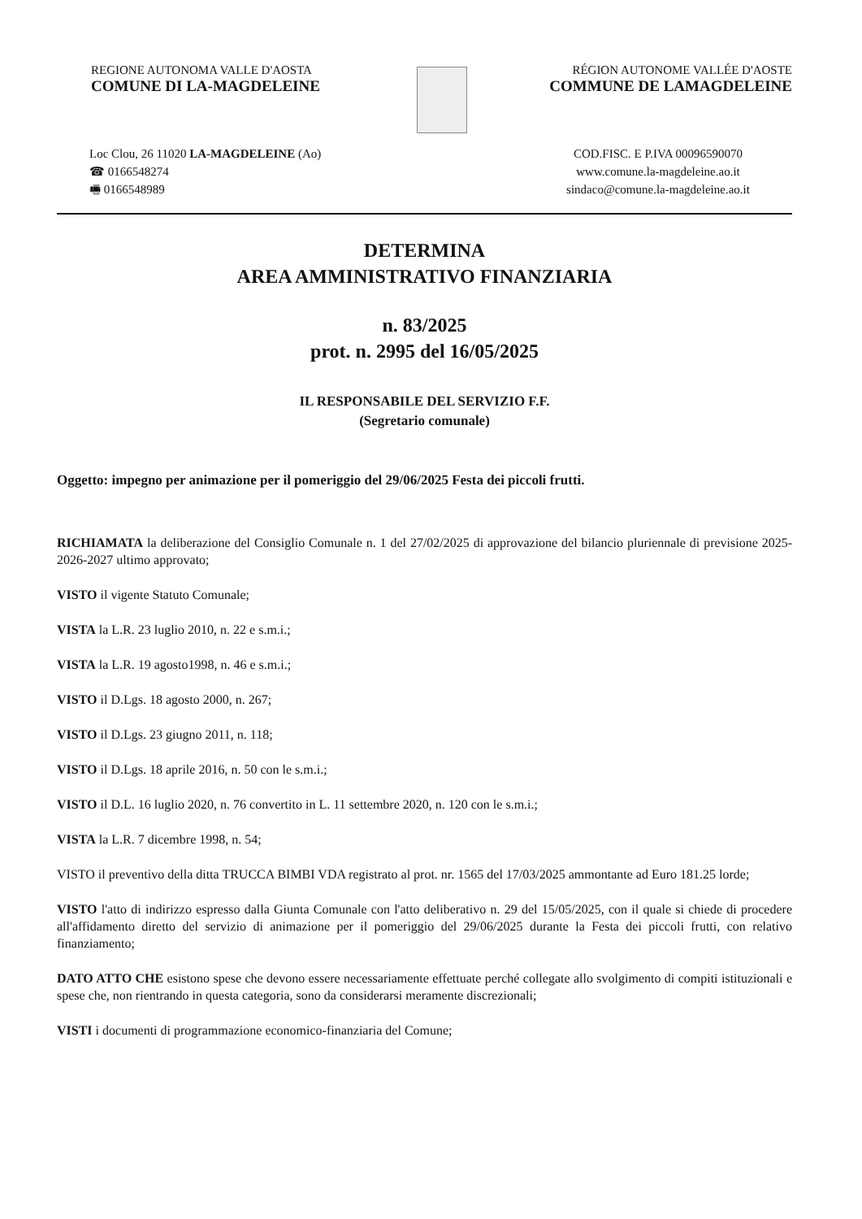REGIONE AUTONOMA VALLE D'AOSTA
COMUNE DI LA-MAGDELEINE
RÉGION AUTONOME VALLÉE D'AOSTE
COMMUNE DE LAMAGDELEINE
Loc Clou, 26 11020 LA-MAGDELEINE (Ao)
☎ 0166548274
🖷 0166548989
COD.FISC. E P.IVA 00096590070
www.comune.la-magdeleine.ao.it
sindaco@comune.la-magdeleine.ao.it
DETERMINA
AREA AMMINISTRATIVO FINANZIARIA
n. 83/2025
prot. n. 2995 del 16/05/2025
IL RESPONSABILE DEL SERVIZIO F.F.
(Segretario comunale)
Oggetto: impegno per animazione per il pomeriggio del 29/06/2025 Festa dei piccoli frutti.
RICHIAMATA la deliberazione del Consiglio Comunale n. 1 del 27/02/2025 di approvazione del bilancio pluriennale di previsione 2025-2026-2027 ultimo approvato;
VISTO il vigente Statuto Comunale;
VISTA la L.R. 23 luglio 2010, n. 22 e s.m.i.;
VISTA la L.R. 19 agosto1998, n. 46 e s.m.i.;
VISTO il D.Lgs. 18 agosto 2000, n. 267;
VISTO il D.Lgs. 23 giugno 2011, n. 118;
VISTO il D.Lgs. 18 aprile 2016, n. 50 con le s.m.i.;
VISTO il D.L. 16 luglio 2020, n. 76 convertito in L. 11 settembre 2020, n. 120 con le s.m.i.;
VISTA la L.R. 7 dicembre 1998, n. 54;
VISTO il preventivo della ditta TRUCCA BIMBI VDA registrato al prot. nr. 1565 del 17/03/2025 ammontante ad Euro 181.25 lorde;
VISTO l'atto di indirizzo espresso dalla Giunta Comunale con l'atto deliberativo n. 29 del 15/05/2025, con il quale si chiede di procedere all'affidamento diretto del servizio di animazione per il pomeriggio del 29/06/2025 durante la Festa dei piccoli frutti, con relativo finanziamento;
DATO ATTO CHE esistono spese che devono essere necessariamente effettuate perché collegate allo svolgimento di compiti istituzionali e spese che, non rientrando in questa categoria, sono da considerarsi meramente discrezionali;
VISTI i documenti di programmazione economico-finanziaria del Comune;